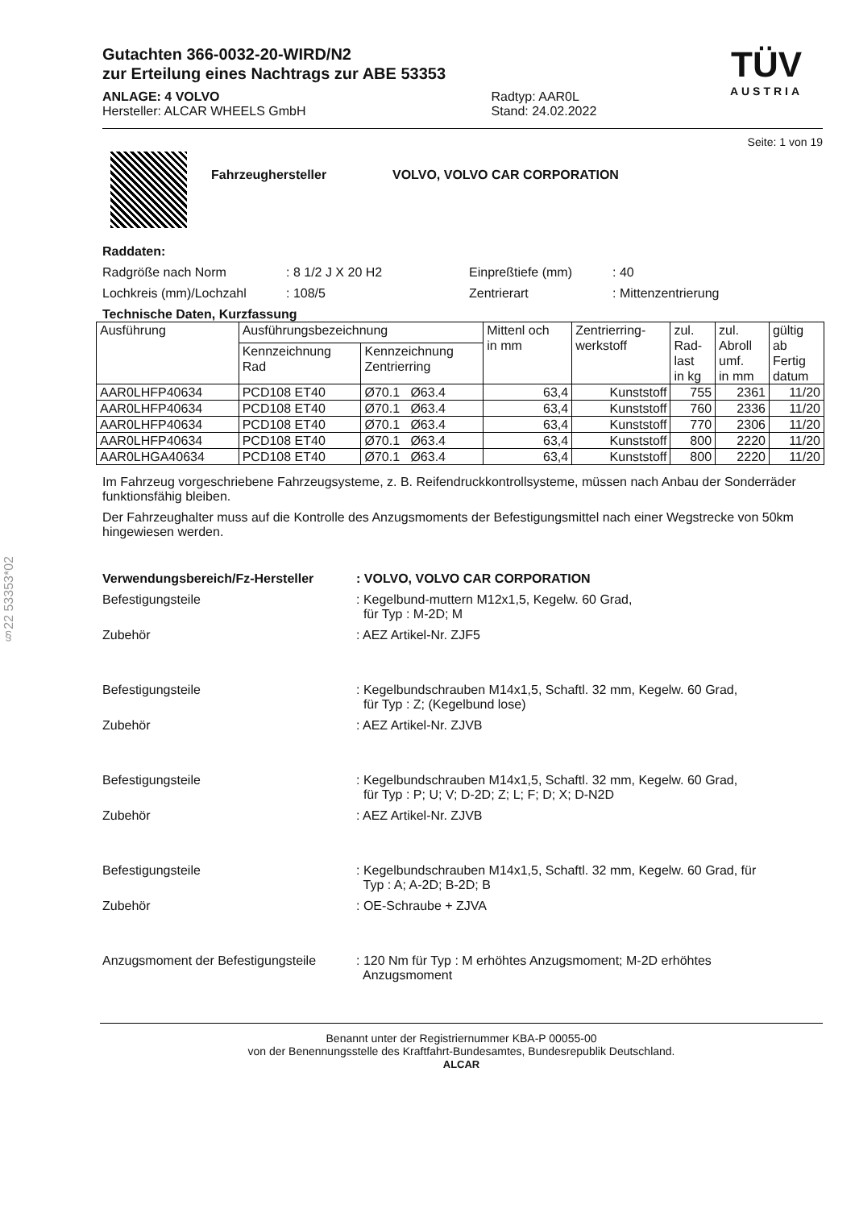§22 53353*02
Gutachten 366-0032-20-WIRD/N2
zur Erteilung eines Nachtrags zur ABE 53353
ANLAGE: 4 VOLVO
Hersteller: ALCAR WHEELS GmbH
Radtyp: AAR0L
Stand: 24.02.2022
TÜV
AUSTRIA
Seite: 1 von 19
Fahrzeughersteller VOLVO, VOLVO CAR CORPORATION
Raddaten:
Radgröße nach Norm: 8 1/2 J X 20 H2 Einpreßtiefe (mm): 40
Lochkreis (mm)/Lochzahl: 108/5 Zentrierart: Mittenzentrierung
Technische Daten, Kurzfassung
| Ausführung | Ausführungsbezeichnung | | Mittenl och in mm | Zentrierring- werkstoff | zul. Rad- last in kg | zul. Abroll umf. in mm | gültig ab Fertig datum |
| --- | --- | --- | --- | --- | --- | --- | --- |
| | Kennzeichnung Rad | Kennzeichnung Zentrierring | | | | | |
| AAR0LHFP40634 | PCD108 ET40 | Ø70.1 Ø63.4 | 63,4 | Kunststoff | 755 | 2361 | 11/20 |
| AAR0LHFP40634 | PCD108 ET40 | Ø70.1 Ø63.4 | 63,4 | Kunststoff | 760 | 2336 | 11/20 |
| AAR0LHFP40634 | PCD108 ET40 | Ø70.1 Ø63.4 | 63,4 | Kunststoff | 770 | 2306 | 11/20 |
| AAR0LHFP40634 | PCD108 ET40 | Ø70.1 Ø63.4 | 63,4 | Kunststoff | 800 | 2220 | 11/20 |
| AAR0LHGA40634 | PCD108 ET40 | Ø70.1 Ø63.4 | 63,4 | Kunststoff | 800 | 2220 | 11/20 |
Im Fahrzeug vorgeschriebene Fahrzeugsysteme, z. B. Reifendruckkontrollsysteme, müssen nach Anbau der Sonderräder funktionsfähig bleiben.
Der Fahrzeughalter muss auf die Kontrolle des Anzugsmoments der Befestigungsmittel nach einer Wegstrecke von 50km hingewiesen werden.
Verwendungsbereich/Fz-Hersteller: VOLVO, VOLVO CAR CORPORATION
Befestigungsteile: Kegelbund-muttern M12x1,5, Kegelw. 60 Grad,
für Typ : M-2D; M
Zubehör: AEZ Artikel-Nr. ZJF5
Befestigungsteile: Kegelbundschrauben M14x1,5, Schaftl. 32 mm, Kegelw. 60 Grad,
für Typ : Z; (Kegelbund lose)
Zubehör: AEZ Artikel-Nr. ZJVB
Befestigungsteile: Kegelbundschrauben M14x1,5, Schaftl. 32 mm, Kegelw. 60 Grad,
für Typ : P; U; V; D-2D; Z; L; F; D; X; D-N2D
Zubehör: AEZ Artikel-Nr. ZJVB
Befestigungsteile: Kegelbundschrauben M14x1,5, Schaftl. 32 mm, Kegelw. 60 Grad, für
Typ : A; A-2D; B-2D; B
Zubehör: OE-Schraube + ZJVA
Anzugsmoment der Befestigungsteile: 120 Nm für Typ : M erhöhtes Anzugsmoment; M-2D erhöhtes
Anzugsmoment
Benannt unter der Registriernummer KBA-P 00055-00
von der Benennungsstelle des Kraftfahrt-Bundesamtes, Bundesrepublik Deutschland.
ALCAR